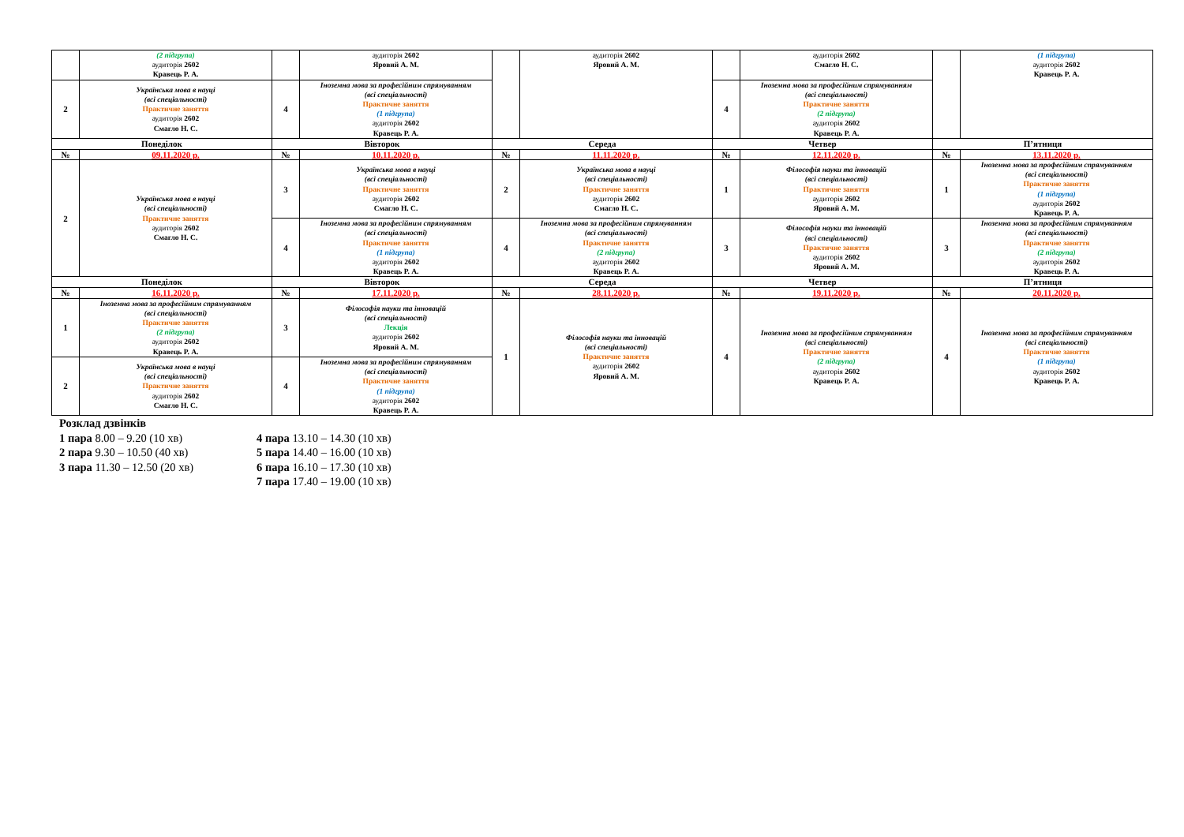| | (2 підгрупа) аудиторія 2602 Кравець Р. А. | | аудиторія 2602 Яровий А. М. | | аудиторія 2602 Яровий А. М. | | аудиторія 2602 Смагло Н. С. | | (1 підгрупа) аудиторія 2602 Кравець Р. А. |
| 2 | Українська мова в науці (всі спеціальності) Практичне заняття аудиторія 2602 Смагло Н. С. | 4 | Іноземна мова за професійним спрямуванням (всі спеціальності) Практичне заняття (1 підгрупа) аудиторія 2602 Кравець Р. А. | | | 4 | Іноземна мова за професійним спрямуванням (всі спеціальності) Практичне заняття (2 підгрупа) аудиторія 2602 Кравець Р. А. | | |
| Понеділок | | Вівторок | | Середа | | Четвер | | П’ятниця | |
| № | 09.11.2020 р. | № | 10.11.2020 р. | № | 11.11.2020 р. | № | 12.11.2020 р. | № | 13.11.2020 р. |
| 2 | Українська мова в науці (всі спеціальності) Практичне заняття аудиторія 2602 Смагло Н. С. | 3 | Українська мова в науці (всі спеціальності) Практичне заняття аудиторія 2602 Смагло Н. С. | 2 | Українська мова в науці (всі спеціальності) Практичне заняття аудиторія 2602 Смагло Н. С. | 1 | Філософія науки та інновацій (всі спеціальності) Практичне заняття аудиторія 2602 Яровий А. М. | 1 | Іноземна мова за професійним спрямуванням (всі спеціальності) Практичне заняття (1 підгрупа) аудиторія 2602 Кравець Р. А. |
| | | 4 | Іноземна мова за професійним спрямуванням (всі спеціальності) Практичне заняття (1 підгрупа) аудиторія 2602 Кравець Р. А. | 4 | Іноземна мова за професійним спрямуванням (всі спеціальності) Практичне заняття (2 підгрупа) аудиторія 2602 Кравець Р. А. | 3 | Філософія науки та інновацій (всі спеціальності) Практичне заняття аудиторія 2602 Яровий А. М. | 3 | Іноземна мова за професійним спрямуванням (всі спеціальності) Практичне заняття (2 підгрупа) аудиторія 2602 Кравець Р. А. |
| Понеділок | | Вівторок | | Середа | | Четвер | | П’ятниця | |
| № | 16.11.2020 р. | № | 17.11.2020 р. | № | 28.11.2020 р. | № | 19.11.2020 р. | № | 20.11.2020 р. |
| 1 | Іноземна мова за професійним спрямуванням (всі спеціальності) Практичне заняття (2 підгрупа) аудиторія 2602 Кравець Р. А. | 3 | Філософія науки та інновацій (всі спеціальності) Лекція аудиторія 2602 Яровий А. М. | 1 | Філософія науки та інновацій (всі спеціальності) Практичне заняття аудиторія 2602 Яровий А. М. | 4 | Іноземна мова за професійним спрямуванням (всі спеціальності) Практичне заняття (2 підгрупа) аудиторія 2602 Кравець Р. А. | 4 | Іноземна мова за професійним спрямуванням (всі спеціальності) Практичне заняття (1 підгрупа) аудиторія 2602 Кравець Р. А. |
| 2 | Українська мова в науці (всі спеціальності) Практичне заняття аудиторія 2602 Смагло Н. С. | 4 | Іноземна мова за професійним спрямуванням (всі спеціальності) Практичне заняття (1 підгрупа) аудиторія 2602 Кравець Р. А. | | | | | | |
Розклад дзвінків
1 пара 8.00 – 9.20 (10 хв)
2 пара 9.30 – 10.50 (40 хв)
3 пара 11.30 – 12.50 (20 хв)
4 пара 13.10 – 14.30 (10 хв)
5 пара 14.40 – 16.00 (10 хв)
6 пара 16.10 – 17.30 (10 хв)
7 пара 17.40 – 19.00 (10 хв)